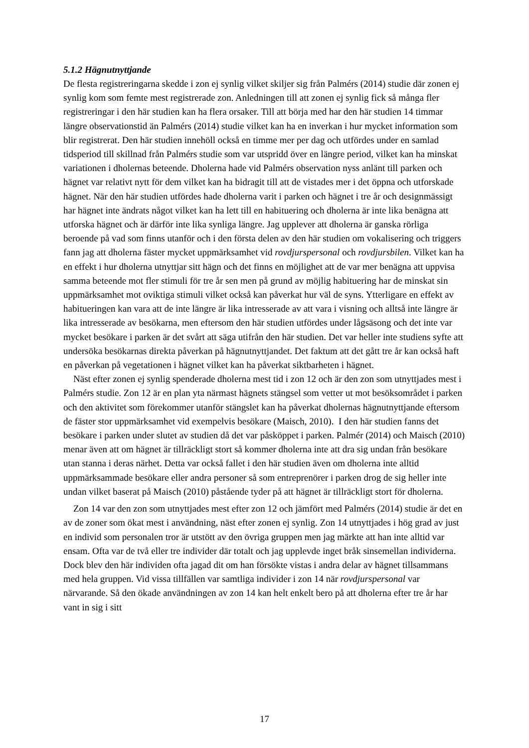5.1.2 Hägnutnyttjande
De flesta registreringarna skedde i zon ej synlig vilket skiljer sig från Palmérs (2014) studie där zonen ej synlig kom som femte mest registrerade zon. Anledningen till att zonen ej synlig fick så många fler registreringar i den här studien kan ha flera orsaker. Till att börja med har den här studien 14 timmar längre observationstid än Palmérs (2014) studie vilket kan ha en inverkan i hur mycket information som blir registrerat. Den här studien innehöll också en timme mer per dag och utfördes under en samlad tidsperiod till skillnad från Palmérs studie som var utspridd över en längre period, vilket kan ha minskat variationen i dholernas beteende. Dholerna hade vid Palmérs observation nyss anlänt till parken och hägnet var relativt nytt för dem vilket kan ha bidragit till att de vistades mer i det öppna och utforskade hägnet. När den här studien utfördes hade dholerna varit i parken och hägnet i tre år och designmässigt har hägnet inte ändrats något vilket kan ha lett till en habituering och dholerna är inte lika benägna att utforska hägnet och är därför inte lika synliga längre. Jag upplever att dholerna är ganska rörliga beroende på vad som finns utanför och i den första delen av den här studien om vokalisering och triggers fann jag att dholerna fäster mycket uppmärksamhet vid rovdjurspersonal och rovdjursbilen. Vilket kan ha en effekt i hur dholerna utnyttjar sitt hägn och det finns en möjlighet att de var mer benägna att uppvisa samma beteende mot fler stimuli för tre år sen men på grund av möjlig habituering har de minskat sin uppmärksamhet mot oviktiga stimuli vilket också kan påverkat hur väl de syns. Ytterligare en effekt av habitueringen kan vara att de inte längre är lika intresserade av att vara i visning och alltså inte längre är lika intresserade av besökarna, men eftersom den här studien utfördes under lågsäsong och det inte var mycket besökare i parken är det svårt att säga utifrån den här studien. Det var heller inte studiens syfte att undersöka besökarnas direkta påverkan på hägnutnyttjandet. Det faktum att det gått tre år kan också haft en påverkan på vegetationen i hägnet vilket kan ha påverkat siktbarheten i hägnet.
Näst efter zonen ej synlig spenderade dholerna mest tid i zon 12 och är den zon som utnyttjades mest i Palmérs studie. Zon 12 är en plan yta närmast hägnets stängsel som vetter ut mot besöksområdet i parken och den aktivitet som förekommer utanför stängslet kan ha påverkat dholernas hägnutnyttjande eftersom de fäster stor uppmärksamhet vid exempelvis besökare (Maisch, 2010). I den här studien fanns det besökare i parken under slutet av studien då det var påsköppet i parken. Palmér (2014) och Maisch (2010) menar även att om hägnet är tillräckligt stort så kommer dholerna inte att dra sig undan från besökare utan stanna i deras närhet. Detta var också fallet i den här studien även om dholerna inte alltid uppmärksammade besökare eller andra personer så som entreprenörer i parken drog de sig heller inte undan vilket baserat på Maisch (2010) påstående tyder på att hägnet är tillräckligt stort för dholerna.
Zon 14 var den zon som utnyttjades mest efter zon 12 och jämfört med Palmérs (2014) studie är det en av de zoner som ökat mest i användning, näst efter zonen ej synlig. Zon 14 utnyttjades i hög grad av just en individ som personalen tror är utstött av den övriga gruppen men jag märkte att han inte alltid var ensam. Ofta var de två eller tre individer där totalt och jag upplevde inget bråk sinsemellan individerna. Dock blev den här individen ofta jagad dit om han försökte vistas i andra delar av hägnet tillsammans med hela gruppen. Vid vissa tillfällen var samtliga individer i zon 14 när rovdjurspersonal var närvarande. Så den ökade användningen av zon 14 kan helt enkelt bero på att dholerna efter tre år har vant in sig i sitt
17